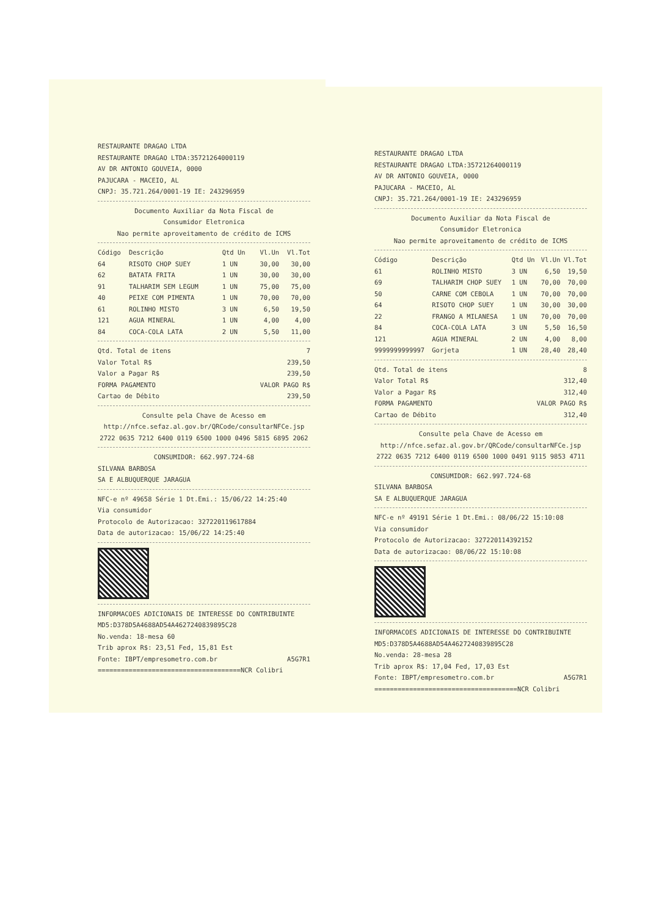RESTAURANTE DRAGAO LTDA
RESTAURANTE DRAGAO LTDA:35721264000119
AV DR ANTONIO GOUVEIA, 0000
PAJUCARA - MACEIO, AL
CNPJ: 35.721.264/0001-19 IE: 243296959
Documento Auxiliar da Nota Fiscal de
Consumidor Eletronica
Nao permite aproveitamento de crédito de ICMS
| Código | Descrição | Qtd Un | Vl.Un | Vl.Tot |
| --- | --- | --- | --- | --- |
| 64 | RISOTO CHOP SUEY | 1 UN | 30,00 | 30,00 |
| 62 | BATATA FRITA | 1 UN | 30,00 | 30,00 |
| 91 | TALHARIM SEM LEGUM | 1 UN | 75,00 | 75,00 |
| 40 | PEIXE COM PIMENTA | 1 UN | 70,00 | 70,00 |
| 61 | ROLINHO MISTO | 3 UN | 6,50 | 19,50 |
| 121 | AGUA MINERAL | 1 UN | 4,00 | 4,00 |
| 84 | COCA-COLA LATA | 2 UN | 5,50 | 11,00 |
Qtd. Total de itens 7
Valor Total R$ 239,50
Valor a Pagar R$ 239,50
FORMA PAGAMENTO VALOR PAGO R$
Cartao de Débito 239,50
Consulte pela Chave de Acesso em
http://nfce.sefaz.al.gov.br/QRCode/consultarNFCe.jsp
2722 0635 7212 6400 0119 6500 1000 0496 5815 6895 2062
CONSUMIDOR: 662.997.724-68
SILVANA BARBOSA
SA E ALBUQUERQUE JARAGUA
NFC-e nº 49658 Série 1 Dt.Emi.: 15/06/22 14:25:40
Via consumidor
Protocolo de Autorizacao: 327220119617884
Data de autorizacao: 15/06/22 14:25:40
INFORMACOES ADICIONAIS DE INTERESSE DO CONTRIBUINTE
MD5:D378D5A4688AD54A4627240839895C28
No.venda: 18-mesa 60
Trib aprox R$: 23,51 Fed, 15,81 Est
Fonte: IBPT/empresometro.com.br A5G7R1
=====================================NCR Colibri
RESTAURANTE DRAGAO LTDA
RESTAURANTE DRAGAO LTDA:35721264000119
AV DR ANTONIO GOUVEIA, 0000
PAJUCARA - MACEIO, AL
CNPJ: 35.721.264/0001-19 IE: 243296959
Documento Auxiliar da Nota Fiscal de
Consumidor Eletronica
Nao permite aproveitamento de crédito de ICMS
| Código | Descrição | Qtd Un | Vl.Un | Vl.Tot |
| --- | --- | --- | --- | --- |
| 61 | ROLINHO MISTO | 3 UN | 6,50 | 19,50 |
| 69 | TALHARIM CHOP SUEY | 1 UN | 70,00 | 70,00 |
| 50 | CARNE COM CEBOLA | 1 UN | 70,00 | 70,00 |
| 64 | RISOTO CHOP SUEY | 1 UN | 30,00 | 30,00 |
| 22 | FRANGO A MILANESA | 1 UN | 70,00 | 70,00 |
| 84 | COCA-COLA LATA | 3 UN | 5,50 | 16,50 |
| 121 | AGUA MINERAL | 2 UN | 4,00 | 8,00 |
| 9999999999997 | Gorjeta | 1 UN | 28,40 | 28,40 |
Qtd. Total de itens 8
Valor Total R$ 312,40
Valor a Pagar R$ 312,40
FORMA PAGAMENTO VALOR PAGO R$
Cartao de Débito 312,40
Consulte pela Chave de Acesso em
http://nfce.sefaz.al.gov.br/QRCode/consultarNFCe.jsp
2722 0635 7212 6400 0119 6500 1000 0491 9115 9853 4711
CONSUMIDOR: 662.997.724-68
SILVANA BARBOSA
SA E ALBUQUERQUE JARAGUA
NFC-e nº 49191 Série 1 Dt.Emi.: 08/06/22 15:10:08
Via consumidor
Protocolo de Autorizacao: 327220114392152
Data de autorizacao: 08/06/22 15:10:08
INFORMACOES ADICIONAIS DE INTERESSE DO CONTRIBUINTE
MD5:D378D5A4688AD54A4627240839895C28
No.venda: 28-mesa 28
Trib aprox R$: 17,04 Fed, 17,03 Est
Fonte: IBPT/empresometro.com.br A5G7R1
=====================================NCR Colibri